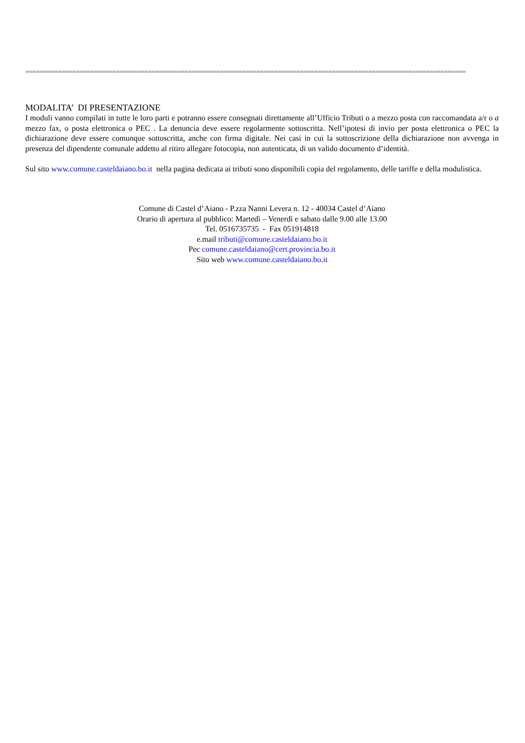==========================================================================================================================
MODALITA’ DI PRESENTAZIONE
I moduli vanno compilati in tutte le loro parti e potranno essere consegnati direttamente all’Ufficio Tributi o a mezzo posta con raccomandata a/r o a mezzo fax, o posta elettronica o PEC . La denuncia deve essere regolarmente sottoscritta. Nell’ipotesi di invio per posta elettronica o PEC la dichiarazione deve essere comunque sottoscritta, anche con firma digitale. Nei casi in cui la sottoscrizione della dichiarazione non avvenga in presenza del dipendente comunale addetto al ritiro allegare fotocopia, non autenticata, di un valido documento d’identità.
Sul sito www.comune.casteldaiano.bo.it nella pagina dedicata ai tributi sono disponibili copia del regolamento, delle tariffe e della modulistica.
Comune di Castel d’Aiano - P.zza Nanni Levera n. 12 - 40034 Castel d’Aiano
Orario di apertura al pubblico: Martedì – Venerdì e sabato dalle 9.00 alle 13.00
Tel. 0516735735 - Fax 051914818
e.mail tributi@comune.casteldaiano.bo.it
Pec comune.casteldaiano@cert.provincia.bo.it
Sito web www.comune.casteldaiano.bo.it